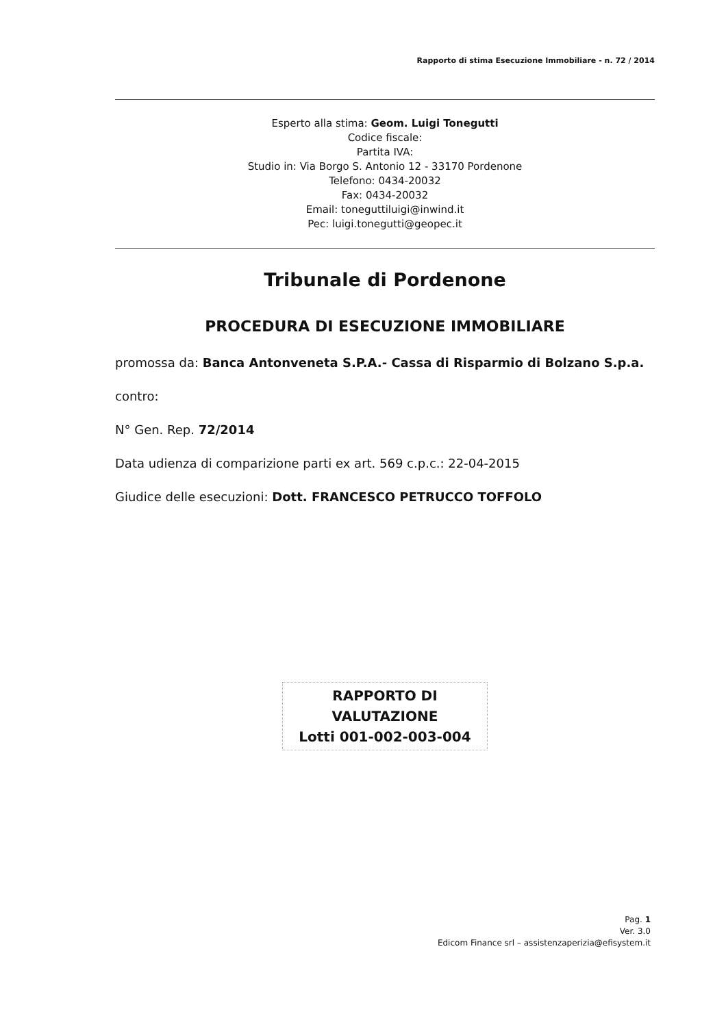Rapporto di stima Esecuzione Immobiliare - n. 72 / 2014
Esperto alla stima: Geom. Luigi Tonegutti
Codice fiscale:
Partita IVA:
Studio in: Via Borgo S. Antonio 12 - 33170 Pordenone
Telefono: 0434-20032
Fax: 0434-20032
Email: toneguttiluigi@inwind.it
Pec: luigi.tonegutti@geopec.it
Tribunale di Pordenone
PROCEDURA DI ESECUZIONE IMMOBILIARE
promossa da: Banca Antonveneta S.P.A.- Cassa di Risparmio di Bolzano S.p.a.
contro:
N° Gen. Rep. 72/2014
Data udienza di comparizione parti ex art. 569 c.p.c.: 22-04-2015
Giudice delle esecuzioni: Dott. FRANCESCO PETRUCCO TOFFOLO
RAPPORTO DI
VALUTAZIONE
Lotti 001-002-003-004
Pag. 1
Ver. 3.0
Edicom Finance srl – assistenzaperizia@efisystem.it